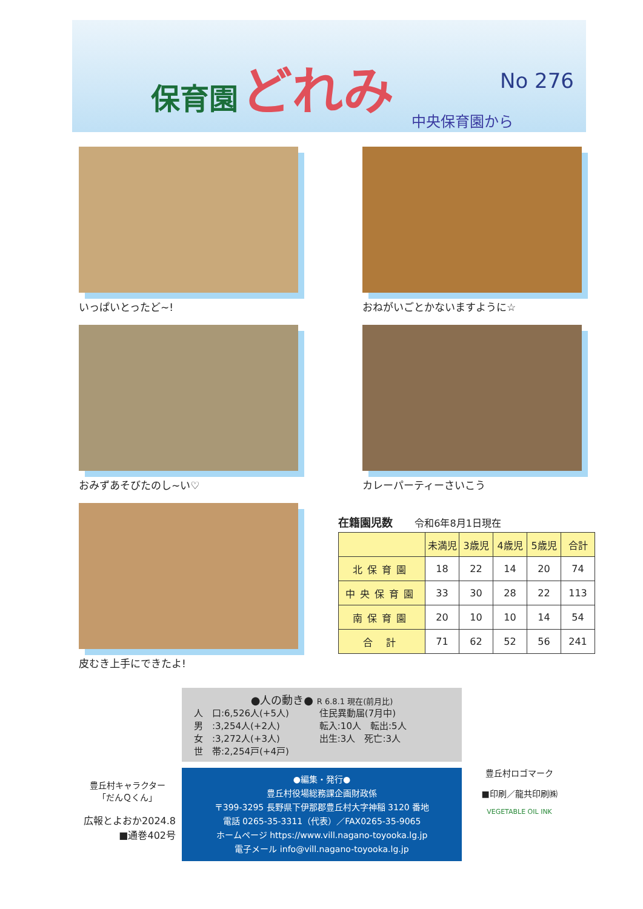保育園 どれみ
No 276 中央保育園から
いっぱいとったど~! おねがいごとかないますように☆
おみずあそびたのし~い♡ カレーパーティーさいこう
皮むき上手にできたよ!
在籍園児数 令和6年8月1日現在
| | 未満児 | 3歳児 | 4歳児 | 5歳児 | 合計 |
| --- | --- | --- | --- | --- | --- |
| 北保育園 | 18 | 22 | 14 | 20 | 74 |
| 中央保育園 | 33 | 30 | 28 | 22 | 113 |
| 南保育園 | 20 | 10 | 10 | 14 | 54 |
| 合 計 | 71 | 62 | 52 | 56 | 241 |
豊丘村キャラクター
「だんＱくん」
広報とよおか2024.8
■通巻402号
●人の動き● R 6.8.1 現在(前月比)
人　口:6,526人(+5人)
男　:3,254人(+2人)
女　:3,272人(+3人)
世　帯:2,254戸(+4戸)
住民異動届(7月中)
転入:10人　転出:5人
出生:3人　死亡:3人
●編集・発行●
豊丘村役場総務課企画財政係
〒399-3295 長野県下伊那郡豊丘村大字神稲 3120 番地
電話 0265-35-3311（代表）／FAX0265-35-9065
ホームページ https://www.vill.nagano-toyooka.lg.jp
電子メール info@vill.nagano-toyooka.lg.jp
豊丘村ロゴマーク
■印刷／龍共印刷㈱
VEGETABLE OIL INK